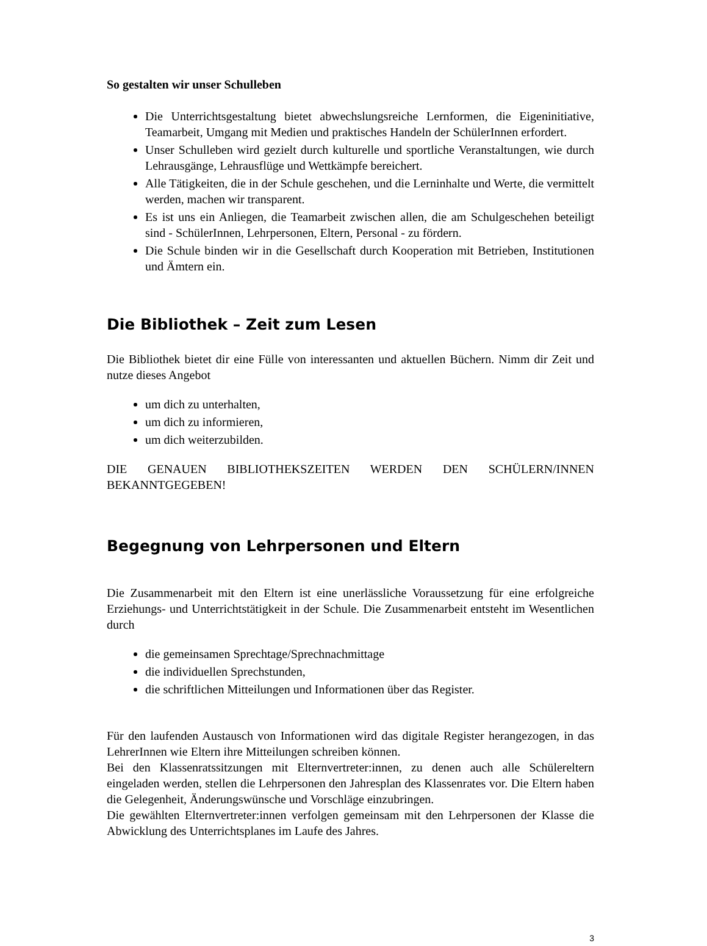So gestalten wir unser Schulleben
Die Unterrichtsgestaltung bietet abwechslungsreiche Lernformen, die Eigeninitiative, Teamarbeit, Umgang mit Medien und praktisches Handeln der SchülerInnen erfordert.
Unser Schulleben wird gezielt durch kulturelle und sportliche Veranstaltungen, wie durch Lehrausgänge, Lehrausflüge und Wettkämpfe bereichert.
Alle Tätigkeiten, die in der Schule geschehen, und die Lerninhalte und Werte, die vermittelt werden, machen wir transparent.
Es ist uns ein Anliegen, die Teamarbeit zwischen allen, die am Schulgeschehen beteiligt sind - SchülerInnen, Lehrpersonen, Eltern, Personal - zu fördern.
Die Schule binden wir in die Gesellschaft durch Kooperation mit Betrieben, Institutionen und Ämtern ein.
Die Bibliothek – Zeit zum Lesen
Die Bibliothek bietet dir eine Fülle von interessanten und aktuellen Büchern. Nimm dir Zeit und nutze dieses Angebot
um dich zu unterhalten,
um dich zu informieren,
um dich weiterzubilden.
DIE GENAUEN BIBLIOTHEKSZEITEN WERDEN DEN SCHÜLERN/INNEN BEKANNTGEGEBEN!
Begegnung von Lehrpersonen und Eltern
Die Zusammenarbeit mit den Eltern ist eine unerlässliche Voraussetzung für eine erfolgreiche Erziehungs- und Unterrichtstätigkeit in der Schule. Die Zusammenarbeit entsteht im Wesentlichen durch
die gemeinsamen Sprechtage/Sprechnachmittage
die individuellen Sprechstunden,
die schriftlichen Mitteilungen und Informationen über das Register.
Für den laufenden Austausch von Informationen wird das digitale Register herangezogen, in das LehrerInnen wie Eltern ihre Mitteilungen schreiben können.
Bei den Klassenratssitzungen mit Elternvertreter:innen, zu denen auch alle Schülereltern eingeladen werden, stellen die Lehrpersonen den Jahresplan des Klassenrates vor. Die Eltern haben die Gelegenheit, Änderungswünsche und Vorschläge einzubringen.
Die gewählten Elternvertreter:innen verfolgen gemeinsam mit den Lehrpersonen der Klasse die Abwicklung des Unterrichtsplanes im Laufe des Jahres.
3